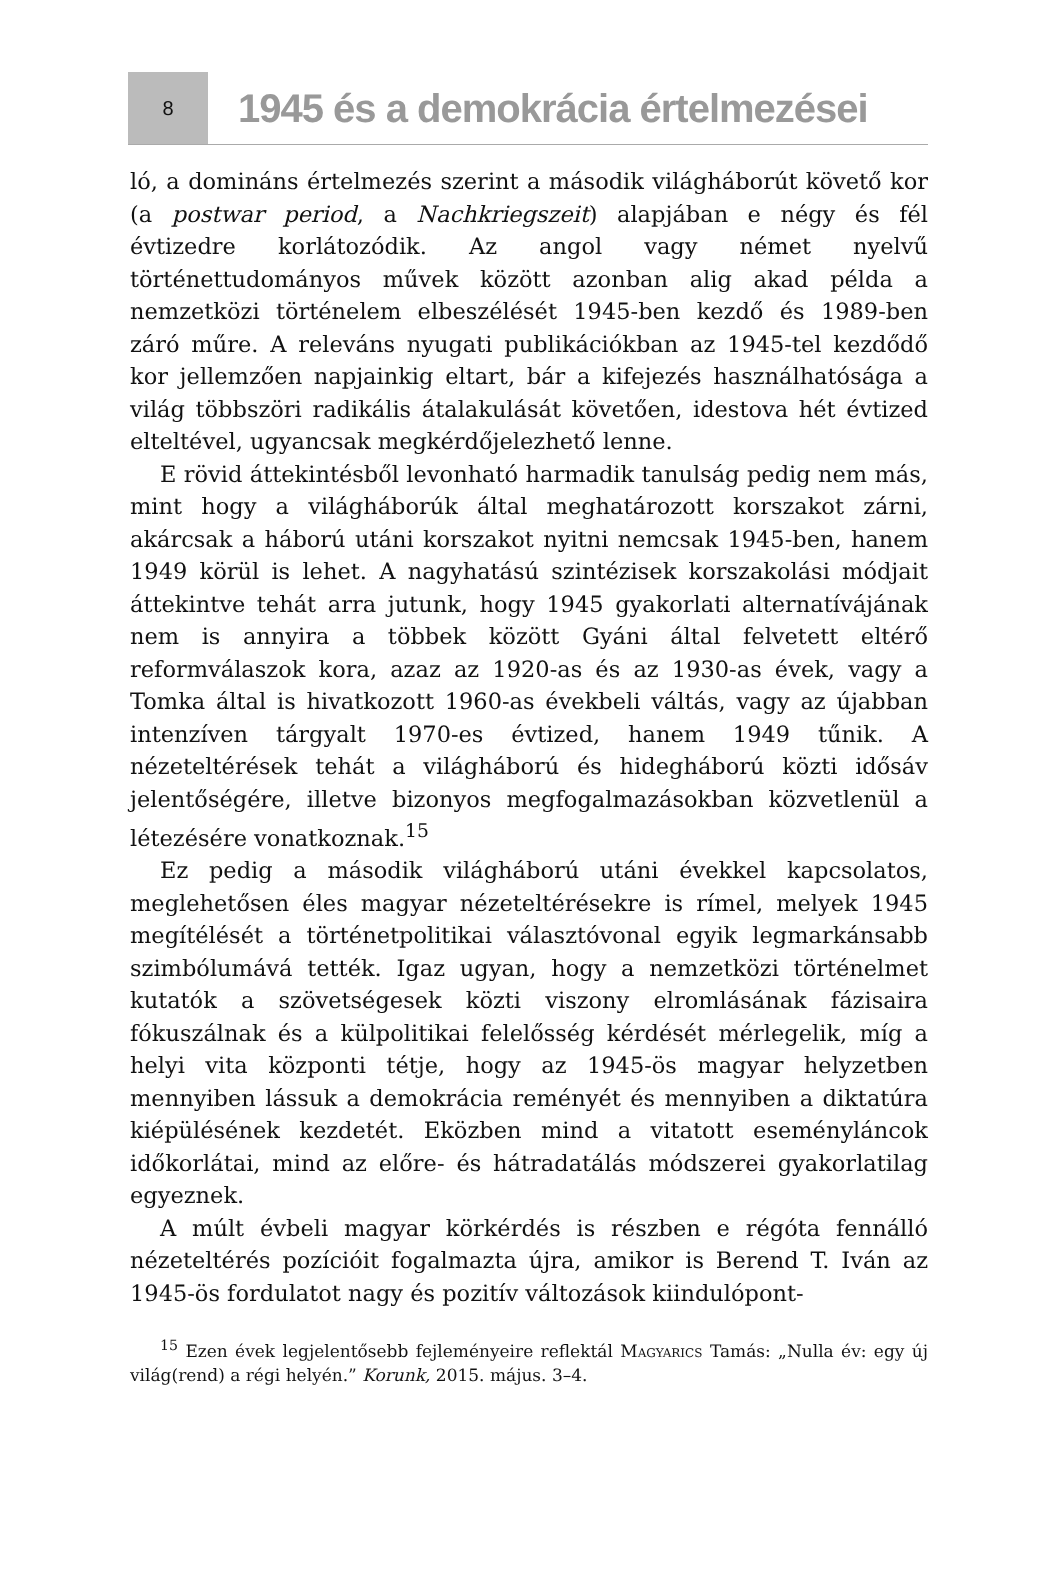8
1945 és a demokrácia értelmezései
ló, a domináns értelmezés szerint a második világháborút követő kor (a postwar period, a Nachkriegszeit) alapjában e négy és fél évtizedre korlátozódik. Az angol vagy német nyelvű történettudományos művek között azonban alig akad példa a nemzetközi történelem elbeszélését 1945-ben kezdő és 1989-ben záró műre. A releváns nyugati publikációkban az 1945-tel kezdődő kor jellemzően napjainkig eltart, bár a kifejezés használhatósága a világ többszöri radikális átalakulását követően, idestova hét évtized elteltével, ugyancsak megkérdőjelezhető lenne.
E rövid áttekintésből levonható harmadik tanulság pedig nem más, mint hogy a világháborúk által meghatározott korszakot zárni, akárcsak a háború utáni korszakot nyitni nemcsak 1945-ben, hanem 1949 körül is lehet. A nagyhatású szintézisek korszakolási módjait áttekintve tehát arra jutunk, hogy 1945 gyakorlati alternatívájának nem is annyira a többek között Gyáni által felvetett eltérő reformválaszok kora, azaz az 1920-as és az 1930-as évek, vagy a Tomka által is hivatkozott 1960-as évekbeli váltás, vagy az újabban intenzíven tárgyalt 1970-es évtized, hanem 1949 tűnik. A nézeteltérések tehát a világháború és hidegháború közti idősáv jelentőségére, illetve bizonyos megfogalmazásokban közvetlenül a létezésére vonatkoznak.<sup>15</sup>
Ez pedig a második világháború utáni évekkel kapcsolatos, meglehetősen éles magyar nézeteltérésekre is rímel, melyek 1945 megítélését a történetpolitikai választóvonal egyik legmarkánsabb szimbólumává tették. Igaz ugyan, hogy a nemzetközi történelmet kutatók a szövetségesek közti viszony elromlásának fázisaira fókuszálnak és a külpolitikai felelősség kérdését mérlegelik, míg a helyi vita központi tétje, hogy az 1945-ös magyar helyzetben mennyiben lássuk a demokrácia reményét és mennyiben a diktatúra kiépülésének kezdetét. Eközben mind a vitatott eseményláncok időkorlátai, mind az előre- és hátradatálás módszerei gyakorlatilag egyeznek.
A múlt évbeli magyar körkérdés is részben e régóta fennálló nézeteltérés pozícióit fogalmazta újra, amikor is Berend T. Iván az 1945-ös fordulatot nagy és pozitív változások kiindulópont-
<sup>15</sup> Ezen évek legjelentősebb fejleményeire reflektál Magyarics Tamás: „Nulla év: egy új világ(rend) a régi helyén.” Korunk, 2015. május. 3–4.